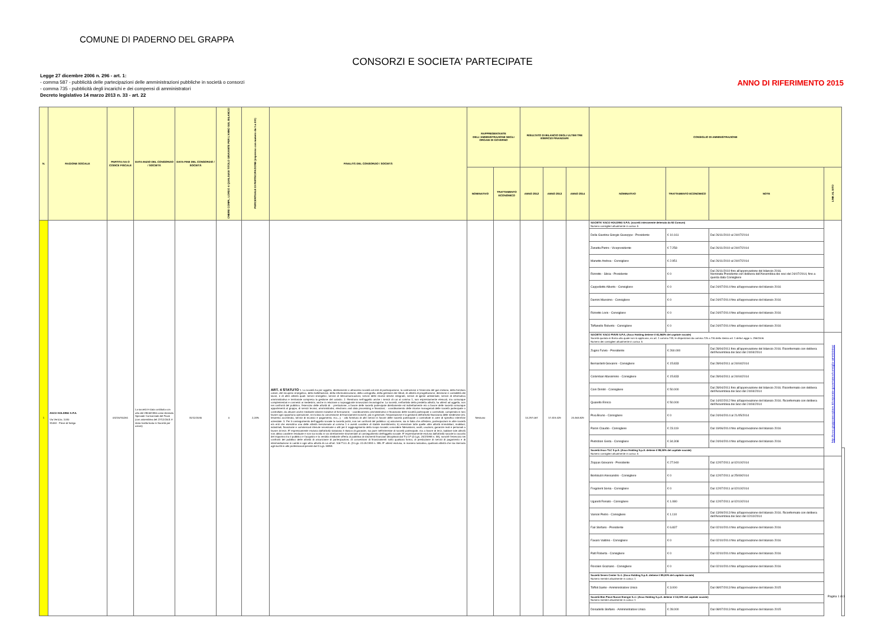COMUNE DI PADERNO DEL GRAPPA
CONSORZI E SOCIETA' PARTECIPATE
Legge 27 dicembre 2006 n. 296 - art. 1:
- comma 587 - pubblicità delle partecipazioni delle amministrazioni pubbliche in società o consorzi
- comma 735 - pubblicità degli incarichi e dei compensi di amministratori
Decreto legislativo 14 marzo 2013 n. 33 - art. 22
ANNO DI RIFERIMENTO 2015
| N. | RAGIONE SOCIALE | PARTITA IVA O CODICE FISCALE | DATA INIZIO DEL CONSORZIO / SOCIETÀ | DATA FINE DEL CONSORZIO / SOCIETÀ | ONERE COMPL. LORDO A QUALSIASI TITOLO GRAVANTE PER L'ANNO SUL BILANCIO | PERCENTUALE DI PARTECIPAZIONE (espresso con numero da 0 a 100) | FINALITÀ DEL CONSORZIO / SOCIETÀ | RAPPRESENTANTE DELL'AMMINISTRAZIONE NEGLI ORGANI DI GOVERNO | | RISULTATO DI BILANCIO DEGLI ULTIMI TRE ESERCIZI FINANZIARI | | | CONSIGLIO DI AMMINISTRAZIONE | | | | |
| --- | --- | --- | --- | --- | --- | --- | --- | --- | --- | --- | --- | --- | --- | --- | --- | --- | --- |
| | | | | | | | | NOMINATIVO | TRATTAMENTO ECONOMICO | ANNO 2012 | ANNO 2013 | ANNO 2014 | NOMINATIVO | TRATTAMENTO ECONOMICO | NOTE | LINK AL SITO | |
| 1 | ASCO HOLDING S.P.A. Via Verizzo, 1030 31053 - Pieve di Soligo | 03215740261 | La società è stata costituita con atto del 28/06/1996 come Azienda Speciale Consorziale del Piave (con assemblea del 27/12/2001 è stata trasformata in Società per azioni) | 31/12/2030 | 0 | 2,20% | ART. 4 STATUTO 1. La società ha per oggetto, direttamente o attraverso società od enti di partecipazione, la costruzione e l'esercizio del gas metano, della fornitura calore, del recupero energetico, della bollettazione, della informatizzazione, della cartografia, della gestione dei tributi, di attività di progettazione, direzione e contabilità dei lavori, e di altre attività quali: servizi energetici, servizi di telecomunicazioni, servizi delle risorse idriche integrate, servizi di igiene ambientale, servizi di informatica amministrativa e territoriale compresa la gestione del catasto. 2. Rientrano nell'oggetto anche i servizi di cui al comma 1, non espressamente elencati, ma comunque complementari e connessi ai medesimi, anche in relazione a sopraggiunte innovazioni tecnologiche. La società, nell'ambito della predetta attività, ha altresì ad oggetto, non nei confronti del pubblico, l'esercizio delle attività di: - prestazione, a favore delle società partecipate direttamente ed indirettamente e/o a favore delle società comunque appartenenti al gruppo, di servizi tecnici, amministrativi, electronic and data processing e finanziari; - coordinamento delle risorse manageriali delle società partecipate o controllate, da attuare anche mediante idonee iniziative di formazione; - coordinamento amministrativo e finanziario delle società partecipate o controllate, compiendo in loro favore ogni opportuna operazione, ivi inclusa la concessione di finanziamenti nonché, più in generale, l'impostazione e la gestione dell'attività finanziaria delle medesime (es. tesoreria accentrata, servizi di incasso e pagamento, ecc...); - alla fornitura di altri servizi in favore delle società partecipate o controllate in aree di specifico interesse aziendale. 3. Per il conseguimento dell'oggetto sociale la società potrà, non nei confronti del pubblico: a) assumere, sia in Italia che all'estero, partecipazioni in altre società e/o enti che esercitino una delle attività menzionate al comma 1 e aventi carattere di stabile investimento; b) esercitare tutte quelle altre attività immobiliari, mobiliari, industriali, finanziarie e commerciali ritenute necessarie o utili per il raggiungimento dello scopo sociale; concedere fideiussioni, avalli, cauzioni, garanzie reali e personali a favore di terzi. E' espressamente escluso dall'attività statutaria il rilascio di garanzie, sia pure nell'interesse di società partecipate, ma a favore di terzi, laddove tale attività non abbia carattere residuale e non sia svolta in via strettamente strumentale al conseguimento dell'oggetto sociale. E' espressamente escluso dall'attività sociale la raccolta del risparmio tra il pubblico e l'acquisto e la vendita mediante offerta al pubblico di strumenti finanziari disciplinati dal T.U.I.F (D.Lgs. 24/2/1998 n. 58), nonché l'esercizio nei confronti del pubblico delle attività di assunzione di partecipazioni, di concessioni di finanziamenti sotto qualsiasi forma, di prestazione di servizi di pagamento e di intermediazione in cambi e ogni altra attività di cui all'art. 106 T.U.L.B. (D.Lgs. 01.09.1993 n. 385. E' altresì esclusa, in maniera tassativa, qualsiasi attività che sia riservata agli iscritti in albi professionali previsti dal D.Lgs. 58/98. | Nessuno | | 14.297.067 | 17.419.429 | 24.463.829 | SOCIETA' ASCO HOLDING S.P.A. (società interamente detenuta da 92 Comuni) Numero consiglieri attualmente in carica: 5 | | | | |
| | | | | | | | | | | | | | Della Giustina Giorgio Giuseppe - Presidente | € 10.161 | Dal 26/11/2010 al 24/07/2014 | | |
| | | | | | | | | | | | | | Zanatta Pietro - Vicepresidente | € 7.258 | Dal 26/11/2010 al 24/07/2014 | | |
| | | | | | | | | | | | | | Manette Andrea - Consigliere | € 2.951 | Dal 26/11/2010 al 24/07/2014 | | |
| | | | | | | | | | | | | | Rizzotto - Silvia - Presidente | € 0 | Dal 26/11/2010 fino all'approvazione del bilancio 2016. Nominata Presidente con delibera dell'Assemblea dei soci del 24/07/2014, fino a questa data Consigliere | | |
| | | | | | | | | | | | | | Cappelletto Alberto - Consigliere | € 0 | Dal 24/07/2014 fino all'approvazione del bilancio 2016 | | |
| | | | | | | | | | | | | | Damini Massimo - Consigliere | € 0 | Dal 24/07/2014 fino all'approvazione del bilancio 2016 | | |
| | | | | | | | | | | | | | Rizzetto Loris - Consigliere | € 0 | Dal 24/07/2014 fino all'approvazione del bilancio 2016 | | |
| | | | | | | | | | | | | | Toffanello Roberto - Consigliere | € 0 | Dal 24/07/2014 fino all'approvazione del bilancio 2016 | | |
| | | | | | | | | | | | | | SOCIETA' ASCO PIAVE S.P.A. (Asco Holding detiene il 61,562% del capitale sociale) Società quotata in Borsa alla quale non si applicano, ex art. 1 comma 733, le disposizioni da comma 725 a 730 dello stesso art. 1 della Legge n. 296/2006. Numero dei consiglieri attualmente in carica: 5 | | | http://www.gruppoascopiave.it/corporate-governance/consiglio-amministraz | |
| | | | | | | | | | | | | | Zugno Fulvio - Presidente | € 260.000 | Dal 28/04/2011 fino all'approvazione del bilancio 2016. Riconfermato con delibera dell'Assemblea dei Soci del 24/04/2014 | | |
| | | | | | | | | | | | | | Bernardelli Giovanni - Consigliere | € 15.833 | Dal 28/04/2011 al 24/04/2014 | | |
| | | | | | | | | | | | | | Colomban Massimino - Consigliere | € 15.833 | Dal 28/04/2011 al 24/04/2014 | | |
| | | | | | | | | | | | | | Coin Dimitri - Consigliere | € 50.000 | Dal 28/04/2011 fino all'approvazione del bilancio 2016. Riconfermato con delibera dell'Assemblea dei Soci del 24/04/2014 | | |
| | | | | | | | | | | | | | Quarello Enrico | € 50.000 | Dal 14/02/2012 fino all'approvazione del bilancio 2016. Riconfermato con delibera dell'Assemblea dei Soci del 24/04/2014 | | |
| | | | | | | | | | | | | | Piva Bruno - Consigliere | € 0 | Dal 24/04/2014 al 21/05/2014 | | |
| | | | | | | | | | | | | | Paron Claudio - Consigliere | € 23.119 | Dal 19/06/2014 fino all'approvazione del bilancio 2016 | | |
| | | | | | | | | | | | | | Pietrobon Greta - Consigliere | € 34.308 | Dal 24/04/2014 fino all'approvazione del bilancio 2016 | | |
| | | | | | | | | | | | | | Società Asco TLC S.p.A. (Asco Holding S.p.A. detiene il 89,00% del capitale sociale) Numero consiglieri attualmente in carica: 5 | | | | |
| | | | | | | | | | | | | | Zoppas Giovanni - Presidente | € 27.940 | Dal 12/07/2011 al 02/10/2014 | | |
| | | | | | | | | | | | | | Bortoluzzi Alessandro - Consigliere | € 0 | Dal 12/07/2011 al 25/09/2014 | | |
| | | | | | | | | | | | | | Fregolent Sonia - Consigliere | € 0 | Dal 12/07/2011 al 02/10/2014 | | |
| | | | | | | | | | | | | | Ugarelli Renato - Consigliere | € 1.080 | Dal 12/07/2011 al 02/10/2014 | | |
| | | | | | | | | | | | | | Varsori Pietro - Consigliere | € 1.110 | Dal 13/09/2013 fino all'approvazione del bilancio 2016. Riconfermato con delibera dell'Assemblea dei Soci del 02/10/2014 | | |
| | | | | | | | | | | | | | Faè Stefano - Presidente | € 6.837 | Dal 02/10/2014 fino all'approvazione del bilancio 2016 | | |
| | | | | | | | | | | | | | Favaro Valdino - Consigliere | € 0 | Dal 02/10/2014 fino all'approvazione del bilancio 2016 | | |
| | | | | | | | | | | | | | Patt Roberta - Consigliere | € 0 | Dal 02/10/2014 fino all'approvazione del bilancio 2016 | | |
| | | | | | | | | | | | | | Rosolen Graziano - Consigliere | € 0 | Dal 02/10/2014 fino all'approvazione del bilancio 2016 | | |
| | | | | | | | | | | | | | Società Seven Center S.r.l. (Asco Holding S.p.A. detiene il 85,00% del capitale sociale) Numero membri attualmente in carica: 1 | | | | |
| | | | | | | | | | | | | | Toffoli Sante - Amministratore Unico | € 3.000 | Dal 08/07/2013 fino all'approvazione del bilancio 2015 | | |
| | | | | | | | | | | | | | Società Bim Piave Nuove Energie S.r.l. (Asco Holding S.p.A. detiene il 10,00% del capitale sociale) Numero membri attualmente in carica: 1 | | | | |
| | | | | | | | | | | | | | Donadello Stefano - Amministratore Unico | € 28.000 | Dal 08/07/2013 fino all'approvazione del bilancio 2015 | | |
Pagina 1 di 3